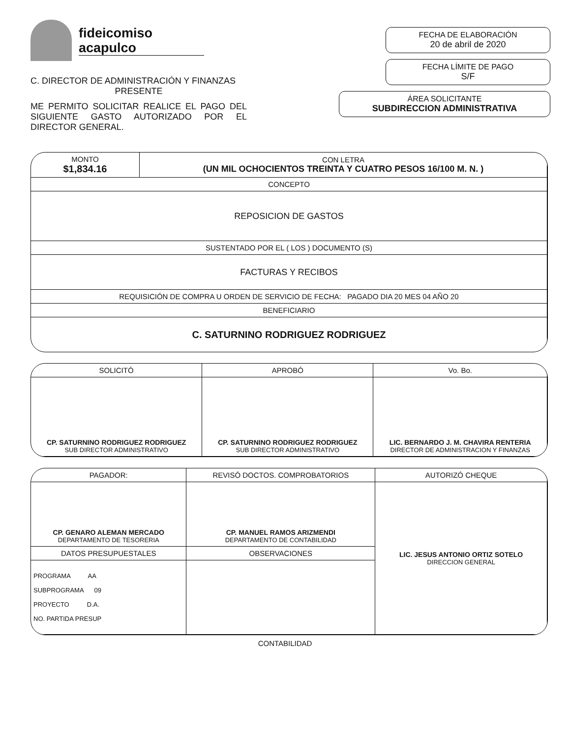fideicomiso
acapulco
C. DIRECTOR DE ADMINISTRACIÓN Y FINANZAS
PRESENTE
ME PERMITO SOLICITAR REALICE EL PAGO DEL SIGUIENTE GASTO AUTORIZADO POR EL DIRECTOR GENERAL.
FECHA DE ELABORACIÓN
20 de abril de 2020
FECHA LÍMITE DE PAGO
S/F
ÁREA SOLICITANTE
SUBDIRECCION ADMINISTRATIVA
| MONTO $1,834.16 | CON LETRA (UN MIL OCHOCIENTOS TREINTA Y CUATRO PESOS 16/100 M. N. ) |
| CONCEPTO | |
| REPOSICION DE GASTOS | |
| SUSTENTADO POR EL ( LOS ) DOCUMENTO (S) | |
| FACTURAS Y RECIBOS | |
| REQUISICIÓN DE COMPRA U ORDEN DE SERVICIO DE FECHA: PAGADO DIA 20 MES 04 AÑO 20 | |
| BENEFICIARIO | |
| C. SATURNINO RODRIGUEZ RODRIGUEZ | |
| SOLICITÓ | APROBÓ | Vo. Bo. |
| CP. SATURNINO RODRIGUEZ RODRIGUEZ SUB DIRECTOR ADMINISTRATIVO | CP. SATURNINO RODRIGUEZ RODRIGUEZ SUB DIRECTOR ADMINISTRATIVO | LIC. BERNARDO J. M. CHAVIRA RENTERIA DIRECTOR DE ADMINISTRACION Y FINANZAS |
| PAGADOR: | REVISÓ DOCTOS. COMPROBATORIOS | AUTORIZÓ CHEQUE |
| CP. GENARO ALEMAN MERCADO DEPARTAMENTO DE TESORERIA | CP. MANUEL RAMOS ARIZMENDI DEPARTAMENTO DE CONTABILIDAD | LIC. JESUS ANTONIO ORTIZ SOTELO DIRECCION GENERAL |
| DATOS PRESUPUESTALES | OBSERVACIONES | |
| PROGRAMA AA SUBPROGRAMA 09 PROYECTO D.A. NO. PARTIDA PRESUP | | |
CONTABILIDAD